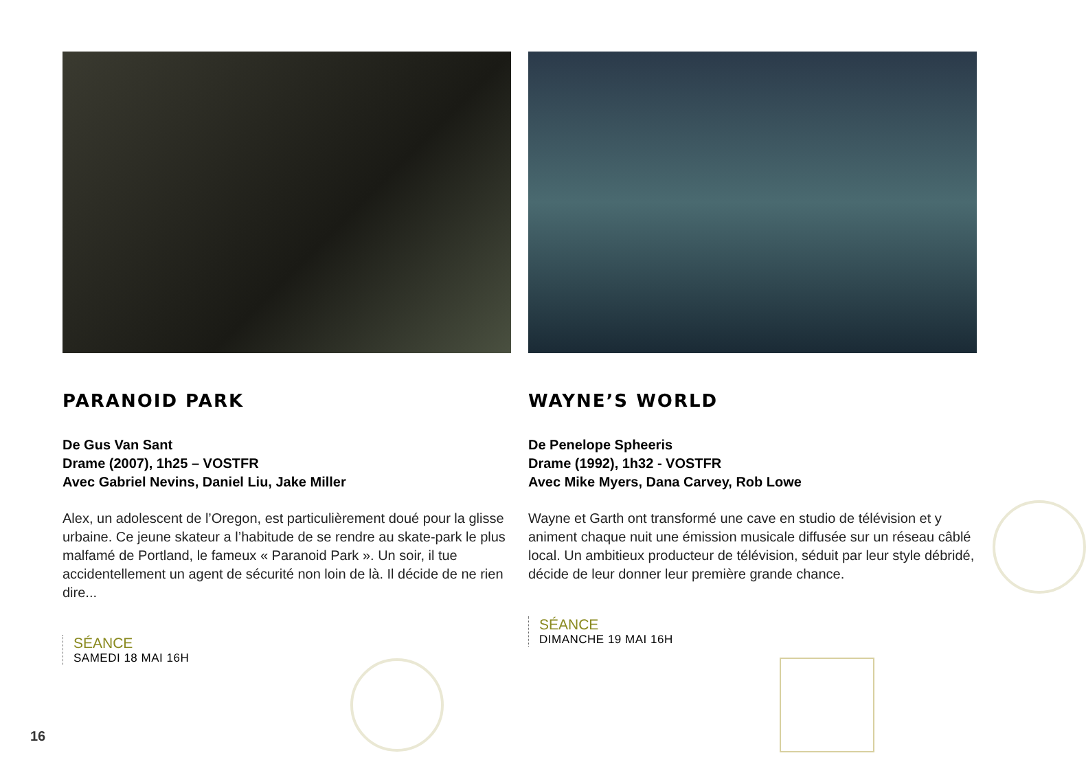PARANOID PARK
De Gus Van Sant
Drame (2007), 1h25 – VOSTFR
Avec Gabriel Nevins, Daniel Liu, Jake Miller
Alex, un adolescent de l’Oregon, est particulièrement doué pour la glisse urbaine. Ce jeune skateur a l’habitude de se rendre au skate-park le plus malfamé de Portland, le fameux « Paranoid Park ». Un soir, il tue accidentellement un agent de sécurité non loin de là. Il décide de ne rien dire...
SÉANCE
SAMEDI 18 MAI 16H
WAYNE’S WORLD
De Penelope Spheeris
Drame (1992), 1h32 - VOSTFR
Avec Mike Myers, Dana Carvey, Rob Lowe
Wayne et Garth ont transformé une cave en studio de télévision et y animent chaque nuit une émission musicale diffusée sur un réseau câblé local. Un ambitieux producteur de télévision, séduit par leur style débridé, décide de leur donner leur première grande chance.
SÉANCE
DIMANCHE 19 MAI 16H
16